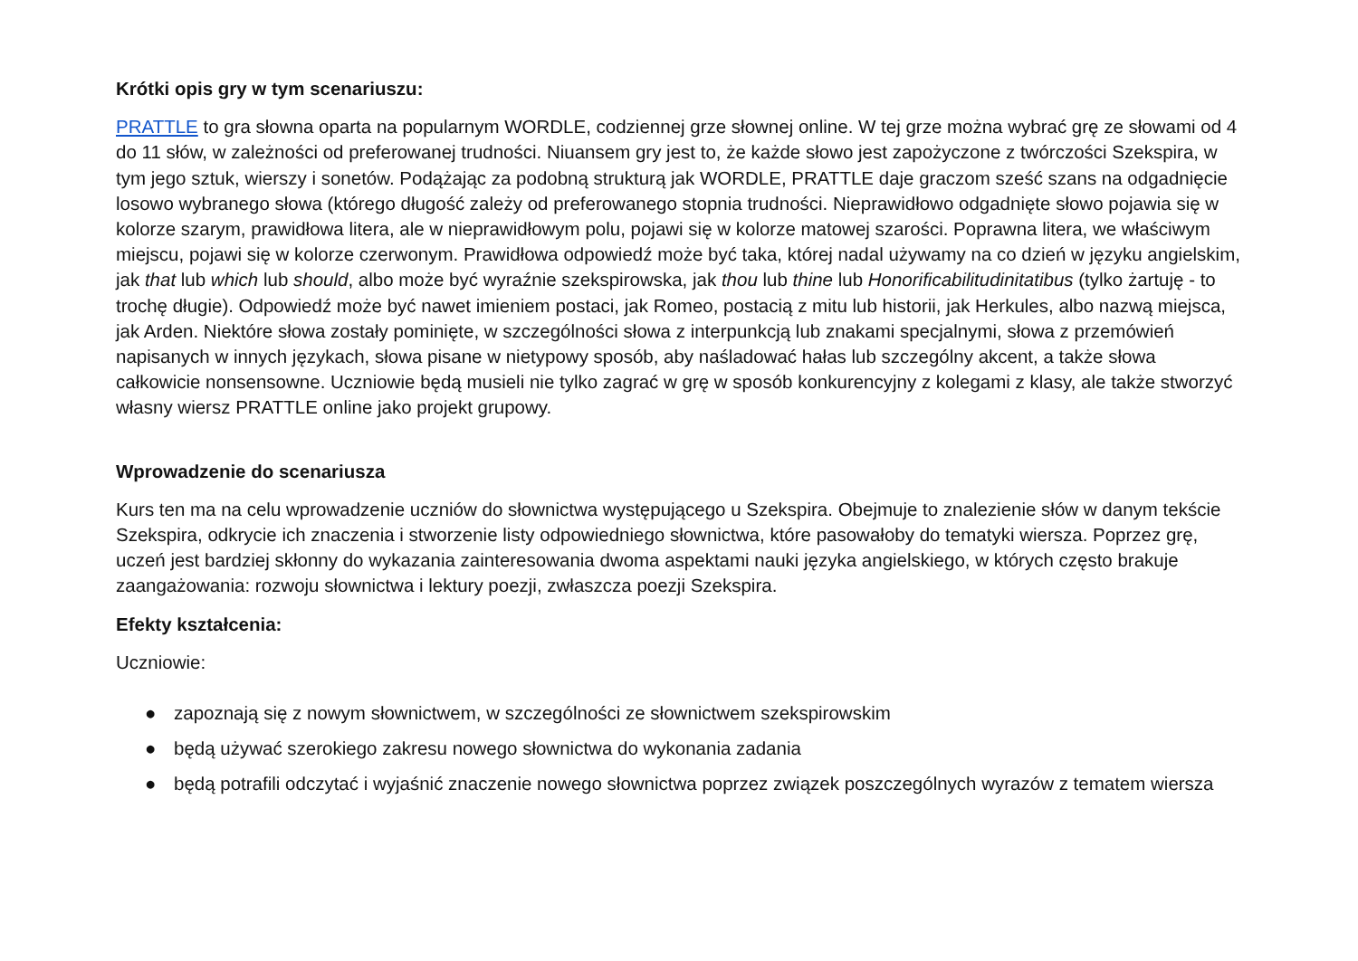Krótki opis gry w tym scenariuszu:
PRATTLE to gra słowna oparta na popularnym WORDLE, codziennej grze słownej online. W tej grze można wybrać grę ze słowami od 4 do 11 słów, w zależności od preferowanej trudności. Niuansem gry jest to, że każde słowo jest zapożyczone z twórczości Szekspira, w tym jego sztuk, wierszy i sonetów. Podążając za podobną strukturą jak WORDLE, PRATTLE daje graczom sześć szans na odgadnięcie losowo wybranego słowa (którego długość zależy od preferowanego stopnia trudności. Nieprawidłowo odgadnięte słowo pojawia się w kolorze szarym, prawidłowa litera, ale w nieprawidłowym polu, pojawi się w kolorze matowej szarości. Poprawna litera, we właściwym miejscu, pojawi się w kolorze czerwonym. Prawidłowa odpowiedź może być taka, której nadal używamy na co dzień w języku angielskim, jak that lub which lub should, albo może być wyraźnie szekspirowska, jak thou lub thine lub Honorificabilitudinitatibus (tylko żartuję - to trochę długie). Odpowiedź może być nawet imieniem postaci, jak Romeo, postacią z mitu lub historii, jak Herkules, albo nazwą miejsca, jak Arden. Niektóre słowa zostały pominięte, w szczególności słowa z interpunkcją lub znakami specjalnymi, słowa z przemówień napisanych w innych językach, słowa pisane w nietypowy sposób, aby naśladować hałas lub szczególny akcent, a także słowa całkowicie nonsensowne. Uczniowie będą musieli nie tylko zagrać w grę w sposób konkurencyjny z kolegami z klasy, ale także stworzyć własny wiersz PRATTLE online jako projekt grupowy.
Wprowadzenie do scenariusza
Kurs ten ma na celu wprowadzenie uczniów do słownictwa występującego u Szekspira. Obejmuje to znalezienie słów w danym tekście Szekspira, odkrycie ich znaczenia i stworzenie listy odpowiedniego słownictwa, które pasowałoby do tematyki wiersza. Poprzez grę, uczeń jest bardziej skłonny do wykazania zainteresowania dwoma aspektami nauki języka angielskiego, w których często brakuje zaangażowania: rozwoju słownictwa i lektury poezji, zwłaszcza poezji Szekspira.
Efekty kształcenia:
Uczniowie:
● zapoznają się z nowym słownictwem, w szczególności ze słownictwem szekspirowskim
● będą używać szerokiego zakresu nowego słownictwa do wykonania zadania
● będą potrafili odczytać i wyjaśnić znaczenie nowego słownictwa poprzez związek poszczególnych wyrazów z tematem wiersza